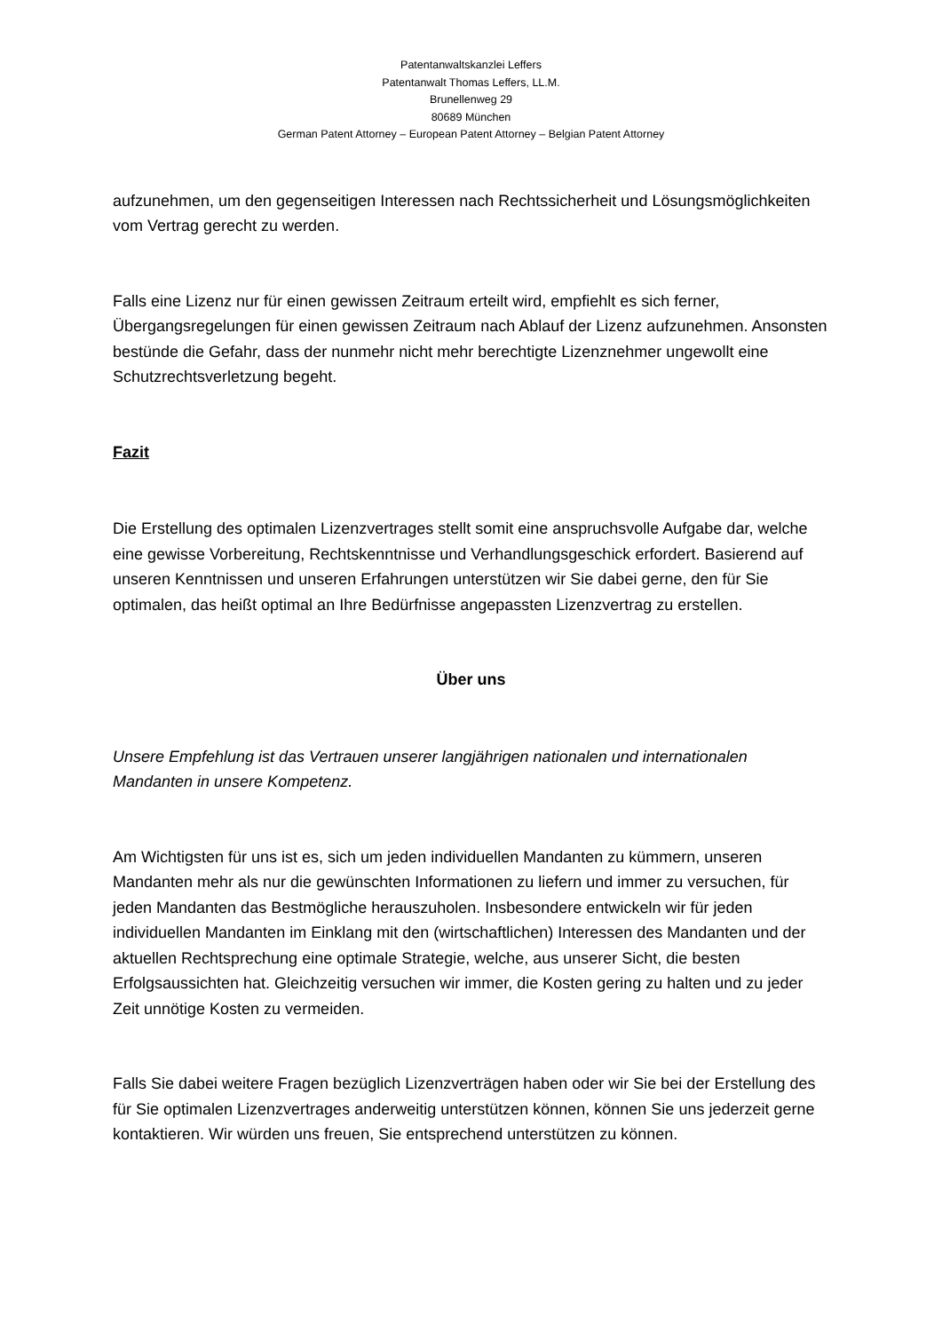Patentanwaltskanzlei Leffers
Patentanwalt Thomas Leffers, LL.M.
Brunellenweg 29
80689 München
German Patent Attorney – European Patent Attorney – Belgian Patent Attorney
aufzunehmen, um den gegenseitigen Interessen nach Rechtssicherheit und Lösungsmöglichkeiten vom Vertrag gerecht zu werden.
Falls eine Lizenz nur für einen gewissen Zeitraum erteilt wird, empfiehlt es sich ferner, Übergangsregelungen für einen gewissen Zeitraum nach Ablauf der Lizenz aufzunehmen. Ansonsten bestünde die Gefahr, dass der nunmehr nicht mehr berechtigte Lizenznehmer ungewollt eine Schutzrechtsverletzung begeht.
Fazit
Die Erstellung des optimalen Lizenzvertrages stellt somit eine anspruchsvolle Aufgabe dar, welche eine gewisse Vorbereitung, Rechtskenntnisse und Verhandlungsgeschick erfordert. Basierend auf unseren Kenntnissen und unseren Erfahrungen unterstützen wir Sie dabei gerne, den für Sie optimalen, das heißt optimal an Ihre Bedürfnisse angepassten Lizenzvertrag zu erstellen.
Über uns
Unsere Empfehlung ist das Vertrauen unserer langjährigen nationalen und internationalen Mandanten in unsere Kompetenz.
Am Wichtigsten für uns ist es, sich um jeden individuellen Mandanten zu kümmern, unseren Mandanten mehr als nur die gewünschten Informationen zu liefern und immer zu versuchen, für jeden Mandanten das Bestmögliche herauszuholen. Insbesondere entwickeln wir für jeden individuellen Mandanten im Einklang mit den (wirtschaftlichen) Interessen des Mandanten und der aktuellen Rechtsprechung eine optimale Strategie, welche, aus unserer Sicht, die besten Erfolgsaussichten hat. Gleichzeitig versuchen wir immer, die Kosten gering zu halten und zu jeder Zeit unnötige Kosten zu vermeiden.
Falls Sie dabei weitere Fragen bezüglich Lizenzverträgen haben oder wir Sie bei der Erstellung des für Sie optimalen Lizenzvertrages anderweitig unterstützen können, können Sie uns jederzeit gerne kontaktieren. Wir würden uns freuen, Sie entsprechend unterstützen zu können.